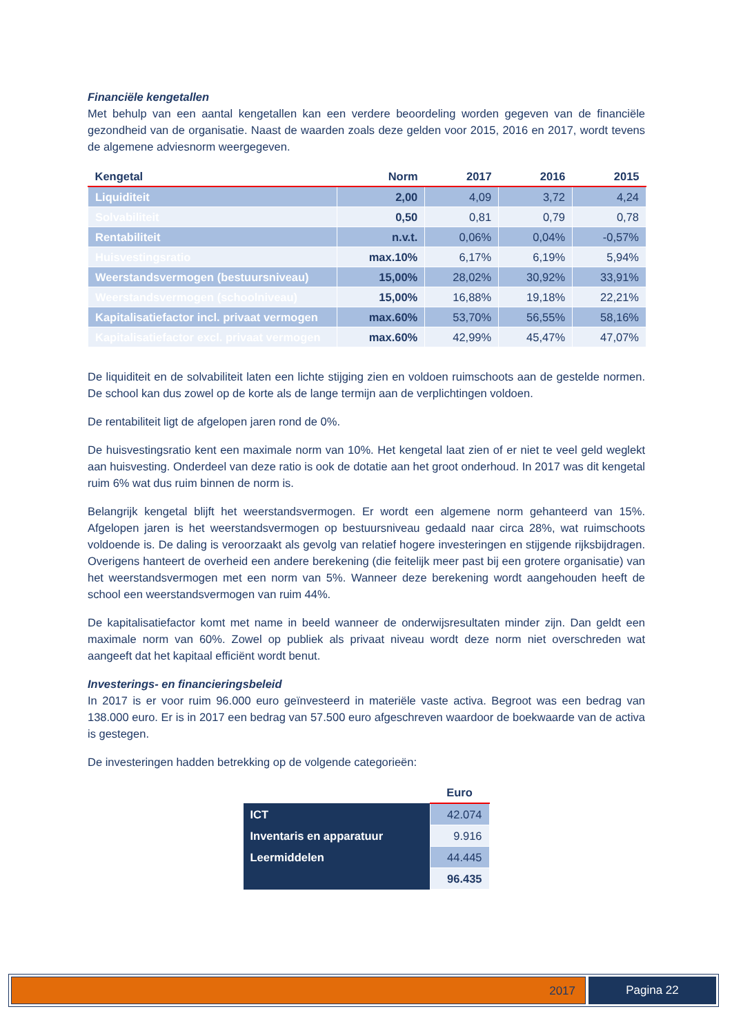Financiële kengetallen
Met behulp van een aantal kengetallen kan een verdere beoordeling worden gegeven van de financiële gezondheid van de organisatie. Naast de waarden zoals deze gelden voor 2015, 2016 en 2017, wordt tevens de algemene adviesnorm weergegeven.
| Kengetal | Norm | 2017 | 2016 | 2015 |
| --- | --- | --- | --- | --- |
| Liquiditeit | 2,00 | 4,09 | 3,72 | 4,24 |
| Solvabiliteit | 0,50 | 0,81 | 0,79 | 0,78 |
| Rentabiliteit | n.v.t. | 0,06% | 0,04% | -0,57% |
| Huisvestingsratio | max.10% | 6,17% | 6,19% | 5,94% |
| Weerstandsvermogen (bestuursniveau) | 15,00% | 28,02% | 30,92% | 33,91% |
| Weerstandsvermogen (schoolniveau) | 15,00% | 16,88% | 19,18% | 22,21% |
| Kapitalisatiefactor incl. privaat vermogen | max.60% | 53,70% | 56,55% | 58,16% |
| Kapitalisatiefactor excl. privaat vermogen | max.60% | 42,99% | 45,47% | 47,07% |
De liquiditeit en de solvabiliteit laten een lichte stijging zien en voldoen ruimschoots aan de gestelde normen. De school kan dus zowel op de korte als de lange termijn aan de verplichtingen voldoen.
De rentabiliteit ligt de afgelopen jaren rond de 0%.
De huisvestingsratio kent een maximale norm van 10%. Het kengetal laat zien of er niet te veel geld weglekt aan huisvesting. Onderdeel van deze ratio is ook de dotatie aan het groot onderhoud. In 2017 was dit kengetal ruim 6% wat dus ruim binnen de norm is.
Belangrijk kengetal blijft het weerstandsvermogen. Er wordt een algemene norm gehanteerd van 15%. Afgelopen jaren is het weerstandsvermogen op bestuursniveau gedaald naar circa 28%, wat ruimschoots voldoende is. De daling is veroorzaakt als gevolg van relatief hogere investeringen en stijgende rijksbijdragen. Overigens hanteert de overheid een andere berekening (die feitelijk meer past bij een grotere organisatie) van het weerstandsvermogen met een norm van 5%. Wanneer deze berekening wordt aangehouden heeft de school een weerstandsvermogen van ruim 44%.
De kapitalisatiefactor komt met name in beeld wanneer de onderwijsresultaten minder zijn. Dan geldt een maximale norm van 60%. Zowel op publiek als privaat niveau wordt deze norm niet overschreden wat aangeeft dat het kapitaal efficiënt wordt benut.
Investerings- en financieringsbeleid
In 2017 is er voor ruim 96.000 euro geïnvesteerd in materiële vaste activa. Begroot was een bedrag van 138.000 euro. Er is in 2017 een bedrag van 57.500 euro afgeschreven waardoor de boekwaarde van de activa is gestegen.
De investeringen hadden betrekking op de volgende categorieën:
| | Euro |
| ICT | 42.074 |
| Inventaris en apparatuur | 9.916 |
| Leermiddelen | 44.445 |
| | 96.435 |
2017 Pagina 22